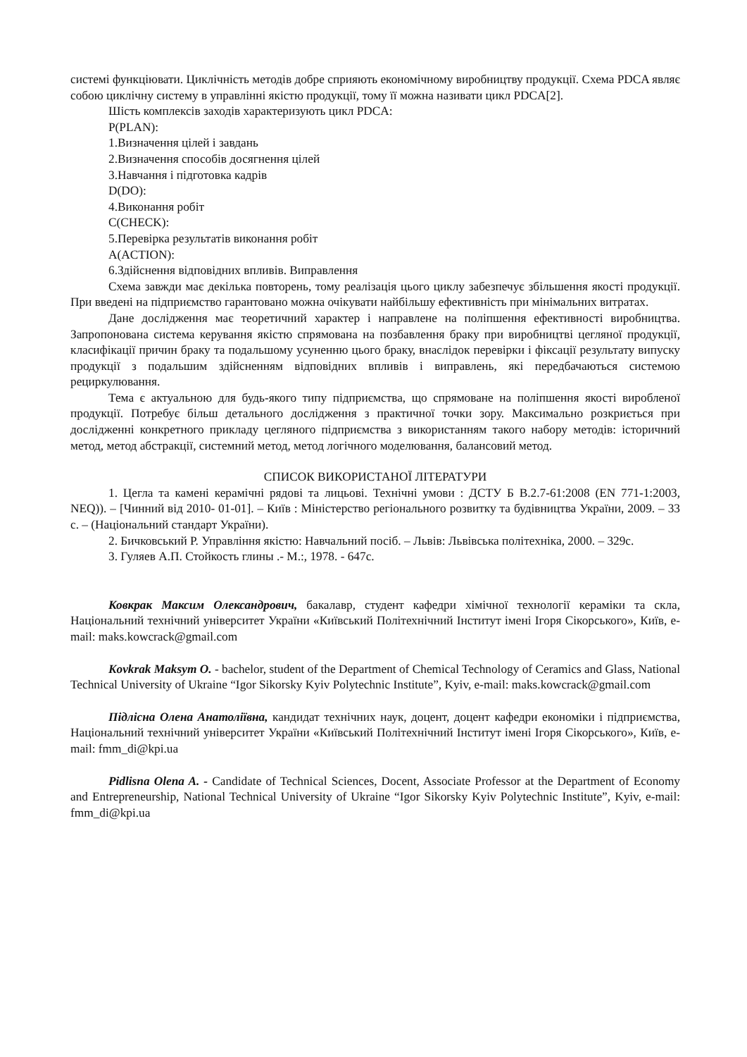системі функціювати. Циклічність методів добре сприяють економічному виробництву продукції. Схема PDCA являє собою циклічну систему в управлінні якістю продукції, тому її можна називати цикл PDCA[2].
Шість комплексів заходів характеризують цикл PDCA:
P(PLAN):
1.Визначення цілей і завдань
2.Визначення способів досягнення цілей
3.Навчання і підготовка кадрів
D(DO):
4.Виконання робіт
C(CHECK):
5.Перевірка результатів виконання робіт
A(ACTION):
6.Здійснення відповідних впливів. Виправлення
Схема завжди має декілька повторень, тому реалізація цього циклу забезпечує збільшення якості продукції. При введені на підприємство гарантовано можна очікувати найбільшу ефективність при мінімальних витратах.
Дане дослідження має теоретичний характер і направлене на поліпшення ефективності виробництва. Запропонована система керування якістю спрямована на позбавлення браку при виробництві цегляної продукції, класифікації причин браку та подальшому усуненню цього браку, внаслідок перевірки і фіксації результату випуску продукції з подальшим здійсненням відповідних впливів і виправлень, які передбачаються системою рециркулювання.
Тема є актуальною для будь-якого типу підприємства, що спрямоване на поліпшення якості виробленої продукції. Потребує більш детального дослідження з практичної точки зору. Максимально розкриється при дослідженні конкретного прикладу цегляного підприємства з використанням такого набору методів: історичний метод, метод абстракції, системний метод, метод логічного моделювання, балансовий метод.
СПИСОК ВИКОРИСТАНОЇ ЛІТЕРАТУРИ
1. Цегла та камені керамічні рядові та лицьові. Технічні умови : ДСТУ Б В.2.7-61:2008 (EN 771-1:2003, NEQ)). – [Чинний від 2010- 01-01]. – Київ : Міністерство регіонального розвитку та будівництва України, 2009. – 33 с. – (Національний стандарт України).
2. Бичковський Р. Управління якістю: Навчальний посіб. – Львів: Львівська політехніка, 2000. – 329с.
3. Гуляев А.П. Стойкость глины .- М.:, 1978. - 647с.
Ковкрак Максим Олександрович, бакалавр, студент кафедри хімічної технології кераміки та скла, Національний технічний університет України «Київський Політехнічний Інститут імені Ігоря Сікорського», Київ, e-mail: maks.kowcrack@gmail.com
Kovkrak Maksym O. - bachelor, student of the Department of Chemical Technology of Ceramics and Glass, National Technical University of Ukraine “Igor Sikorsky Kyiv Polytechnic Institute”, Kyiv, e-mail: maks.kowcrack@gmail.com
Підлісна Олена Анатоліївна, кандидат технічних наук, доцент, доцент кафедри економіки і підприємства, Національний технічний університет України «Київський Політехнічний Інститут імені Ігоря Сікорського», Київ, e-mail: fmm_di@kpi.ua
Pidlisna Olena A. - Candidate of Technical Sciences, Docent, Associate Professor at the Department of Economy and Entrepreneurship, National Technical University of Ukraine “Igor Sikorsky Kyiv Polytechnic Institute”, Kyiv, e-mail: fmm_di@kpi.ua